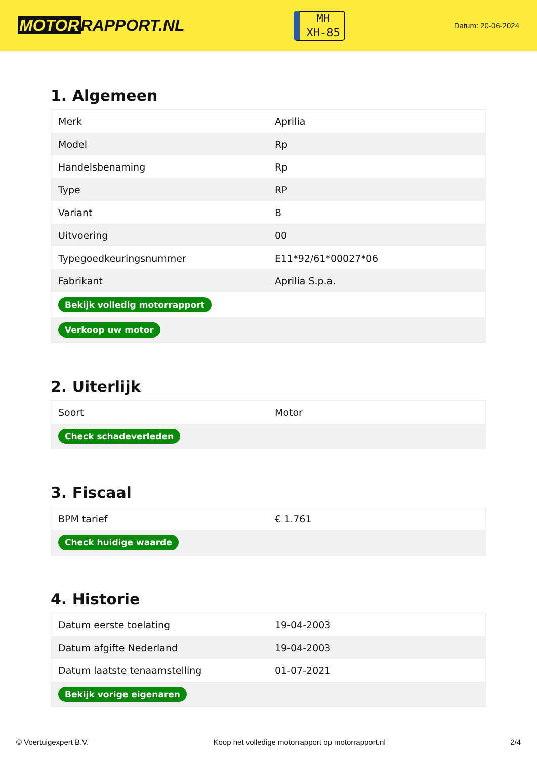MOTOR RAPPORT.NL
MH
XH-85
Datum: 20-06-2024
1. Algemeen
| Merk | Aprilia |
| Model | Rp |
| Handelsbenaming | Rp |
| Type | RP |
| Variant | B |
| Uitvoering | 00 |
| Typegoedkeuringsnummer | E11*92/61*00027*06 |
| Fabrikant | Aprilia S.p.a. |
| Bekijk volledig motorrapport | |
| Verkoop uw motor | |
2. Uiterlijk
| Soort | Motor |
| Check schadeverleden | |
3. Fiscaal
| BPM tarief | € 1.761 |
| Check huidige waarde | |
4. Historie
| Datum eerste toelating | 19-04-2003 |
| Datum afgifte Nederland | 19-04-2003 |
| Datum laatste tenaamstelling | 01-07-2021 |
| Bekijk vorige eigenaren | |
© Voertuigexpert B.V. Koop het volledige motorrapport op motorrapport.nl 2/4